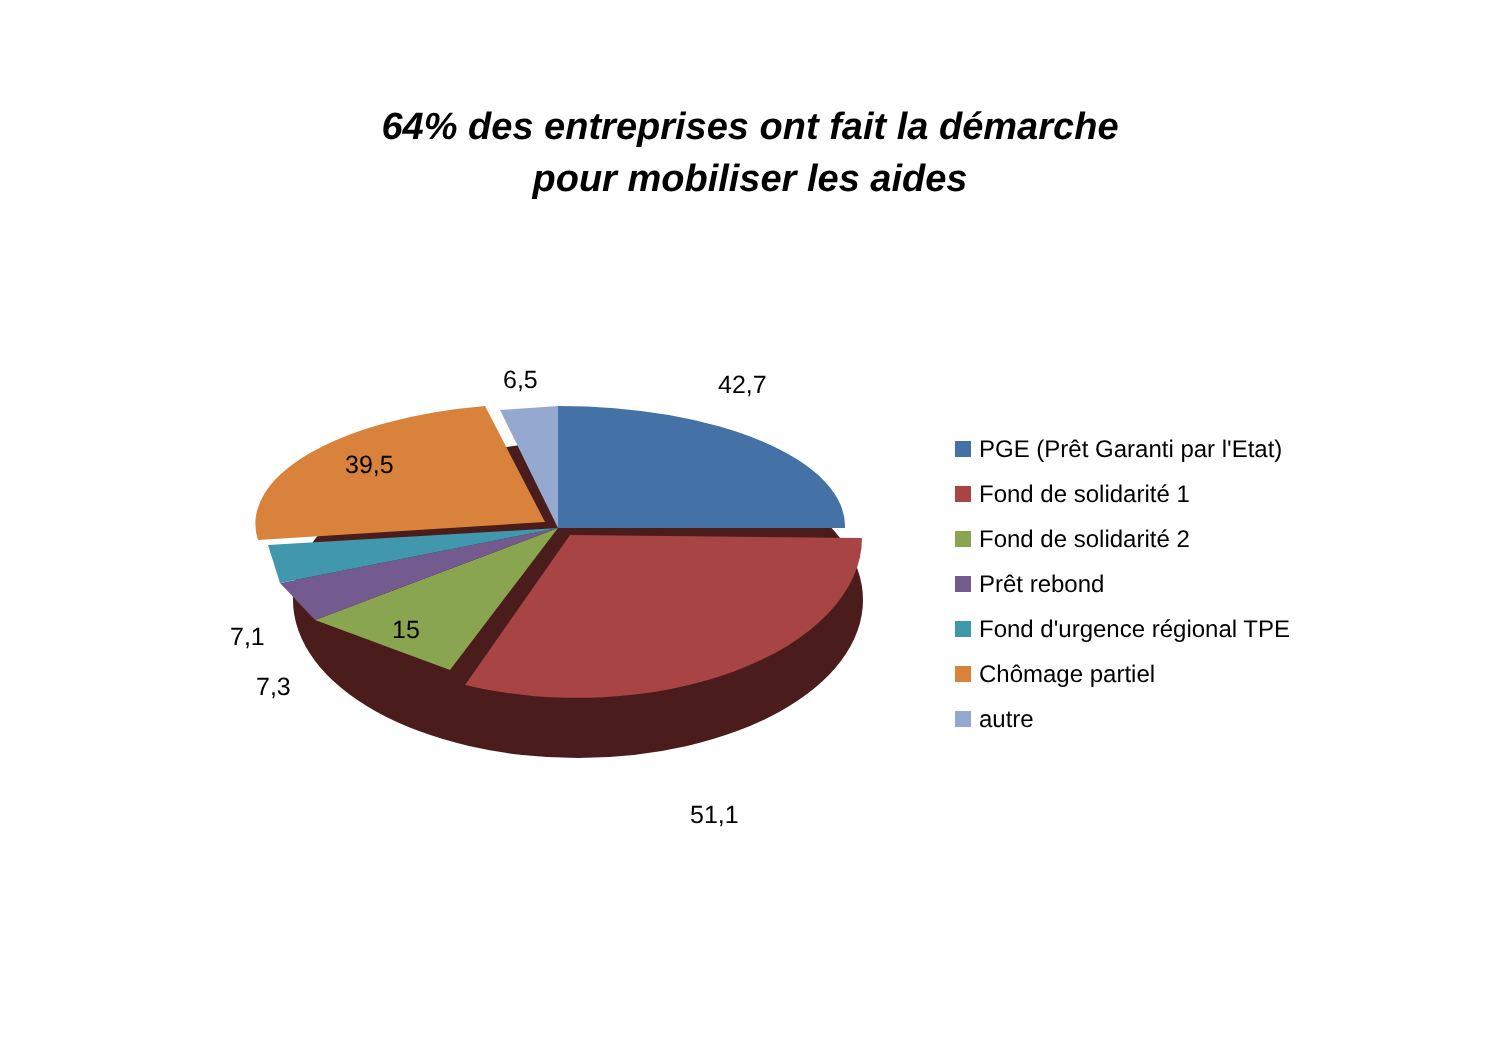64% des entreprises ont fait la démarche
pour mobiliser les aides
6,5 42,7
39,5
15
7,1
7,3
51,1
PGE (Prêt Garanti par l'Etat)
Fond de solidarité 1
Fond de solidarité 2
Prêt rebond
Fond d'urgence régional TPE
Chômage partiel
autre